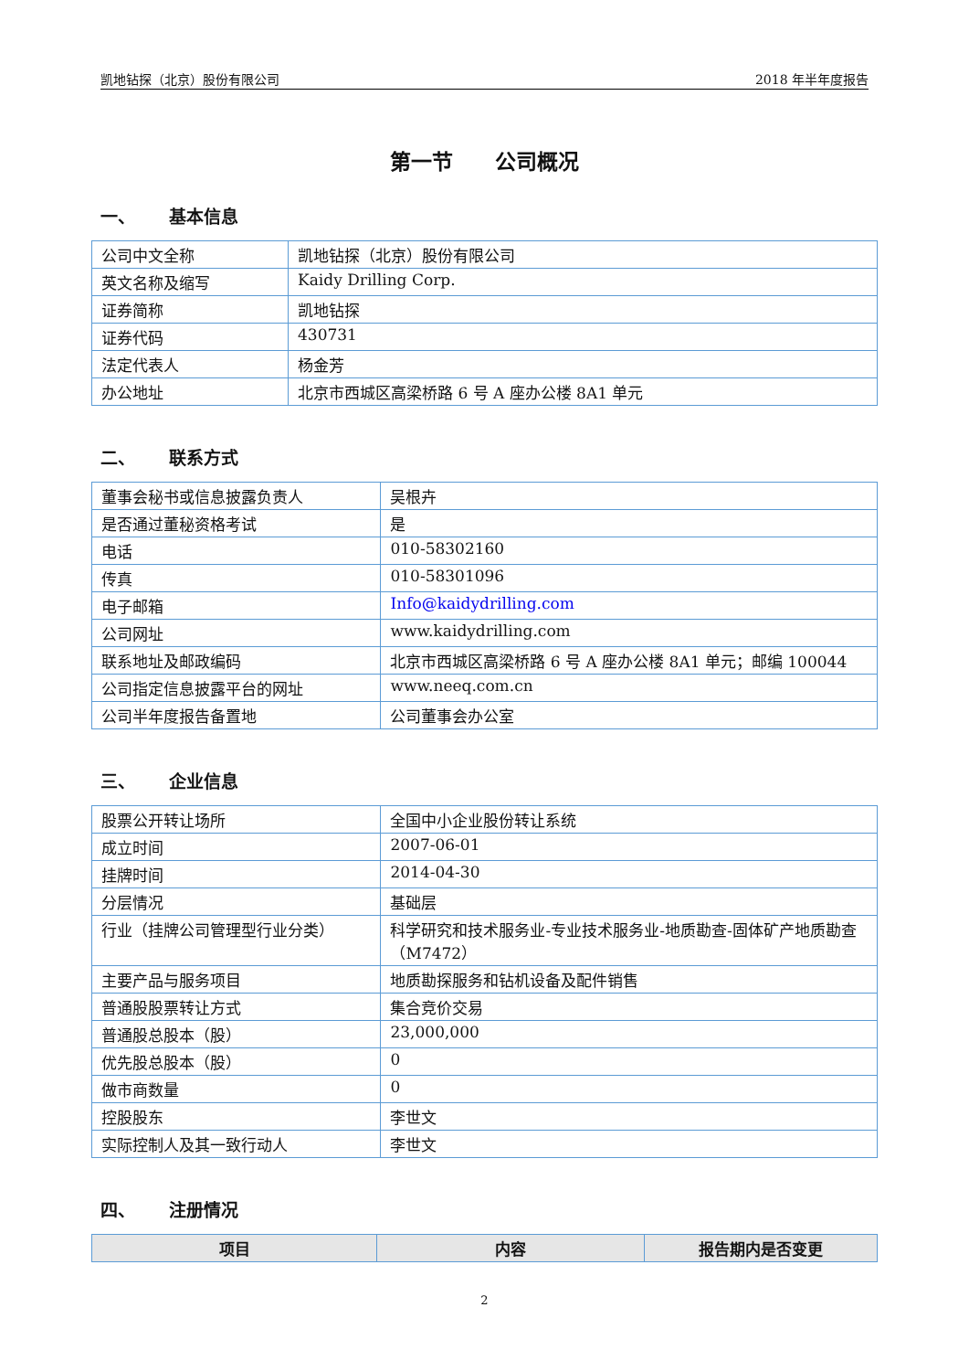凯地钻探（北京）股份有限公司 2018 年半年度报告
第一节　　公司概况
一、 基本信息
| 公司中文全称 | 凯地钻探（北京）股份有限公司 |
| 英文名称及缩写 | Kaidy Drilling Corp. |
| 证券简称 | 凯地钻探 |
| 证券代码 | 430731 |
| 法定代表人 | 杨金芳 |
| 办公地址 | 北京市西城区高梁桥路 6 号 A 座办公楼 8A1 单元 |
二、 联系方式
| 董事会秘书或信息披露负责人 | 吴根卉 |
| 是否通过董秘资格考试 | 是 |
| 电话 | 010-58302160 |
| 传真 | 010-58301096 |
| 电子邮箱 | Info@kaidydrilling.com |
| 公司网址 | www.kaidydrilling.com |
| 联系地址及邮政编码 | 北京市西城区高梁桥路 6 号 A 座办公楼 8A1 单元；邮编 100044 |
| 公司指定信息披露平台的网址 | www.neeq.com.cn |
| 公司半年度报告备置地 | 公司董事会办公室 |
三、 企业信息
| 股票公开转让场所 | 全国中小企业股份转让系统 |
| 成立时间 | 2007-06-01 |
| 挂牌时间 | 2014-04-30 |
| 分层情况 | 基础层 |
| 行业（挂牌公司管理型行业分类） | 科学研究和技术服务业-专业技术服务业-地质勘查-固体矿产地质勘查（M7472） |
| 主要产品与服务项目 | 地质勘探服务和钻机设备及配件销售 |
| 普通股股票转让方式 | 集合竞价交易 |
| 普通股总股本（股） | 23,000,000 |
| 优先股总股本（股） | 0 |
| 做市商数量 | 0 |
| 控股股东 | 李世文 |
| 实际控制人及其一致行动人 | 李世文 |
四、 注册情况
| 项目 | 内容 | 报告期内是否变更 |
| --- | --- | --- |
2